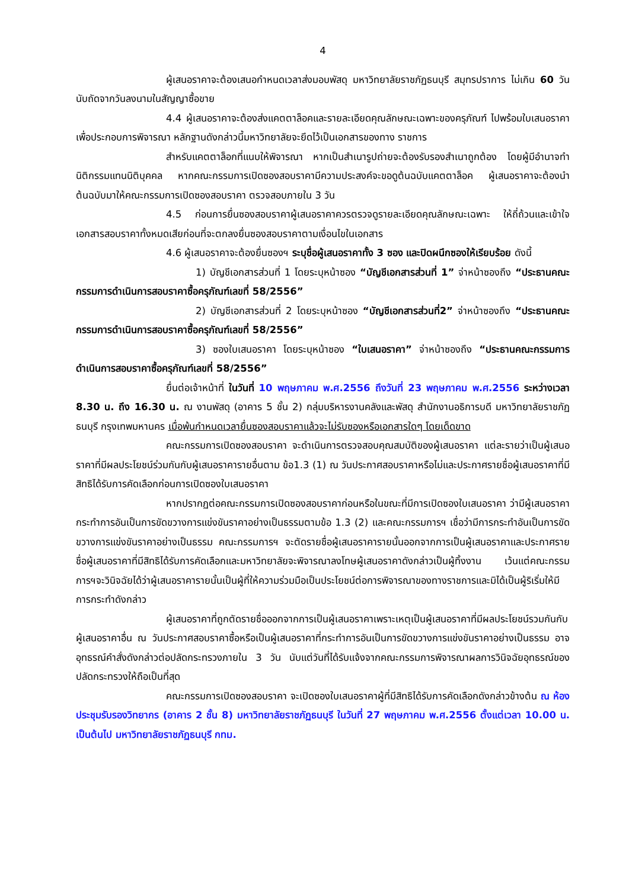4
ผู้เสนอราคาจะต้องเสนอกำหนดเวลาส่งมอบพัสดุ มหาวิทยาลัยราชภัฏธนบุรี สมุทรปราการ ไม่เกิน 60 วัน นับถัดจากวันลงนามในสัญญาซื้อขาย
4.4 ผู้เสนอราคาจะต้องส่งแคตตาล็อคและรายละเอียดคุณลักษณะเฉพาะของครุภัณฑ์ ไปพร้อมใบเสนอราคาเพื่อประกอบการพิจารณา หลักฐานดังกล่าวนี้มหาวิทยาลัยจะยึดไว้เป็นเอกสารของทาง ราชการ
สำหรับแคตตาล็อกที่แนบให้พิจารณา หากเป็นสำเนารูปถ่ายจะต้องรับรองสำเนาถูกต้อง โดยผู้มีอำนาจทำนิติกรรมแทนนิติบุคคล หากคณะกรรมการเปิดซองสอบราคามีความประสงค์จะขอดูต้นฉบับแคตตาล็อค ผู้เสนอราคาจะต้องนำต้นฉบับมาให้คณะกรรมการเปิดซองสอบราคา ตรวจสอบภายใน 3 วัน
4.5 ก่อนการยื่นซองสอบราคาผู้เสนอราคาควรตรวจดูรายละเอียดคุณลักษณะเฉพาะ ให้ถี่ถ้วนและเข้าใจเอกสารสอบราคาทั้งหมดเสียก่อนที่จะตกลงยื่นซองสอบราคาตามเงื่อนไขในเอกสาร
4.6 ผู้เสนอราคาจะต้องยื่นซองฯ ระบุชื่อผู้เสนอราคาทั้ง 3 ซอง และปิดผนึกซองให้เรียบร้อย ดังนี้
1) บัญชีเอกสารส่วนที่ 1 โดยระบุหน้าซอง “บัญชีเอกสารส่วนที่ 1” จ่าหน้าซองถึง “ประธานคณะกรรมการดำเนินการสอบราคาซื้อครุภัณฑ์เลขที่ 58/2556”
2) บัญชีเอกสารส่วนที่ 2 โดยระบุหน้าซอง “บัญชีเอกสารส่วนที่2” จ่าหน้าซองถึง “ประธานคณะกรรมการดำเนินการสอบราคาซื้อครุภัณฑ์เลขที่ 58/2556”
3) ซองใบเสนอราคา โดยระบุหน้าซอง “ใบเสนอราคา” จ่าหน้าซองถึง “ประธานคณะกรรมการดำเนินการสอบราคาซื้อครุภัณฑ์เลขที่ 58/2556”
ยื่นต่อเจ้าหน้าที่ ในวันที่ 10 พฤษภาคม พ.ศ.2556 ถึงวันที่ 23 พฤษภาคม พ.ศ.2556 ระหว่างเวลา 8.30 น. ถึง 16.30 น. ณ งานพัสดุ (อาคาร 5 ชั้น 2) กลุ่มบริหารงานคลังและพัสดุ สำนักงานอธิการบดี มหาวิทยาลัยราชภัฏธนบุรี กรุงเทพมหานคร เมื่อพ้นกำหนดเวลายื่นซองสอบราคาแล้วจะไม่รับซองหรือเอกสารใดๆ โดยเด็ดขาด
คณะกรรมการเปิดซองสอบราคา จะดำเนินการตรวจสอบคุณสมบัติของผู้เสนอราคา แต่ละรายว่าเป็นผู้เสนอราคาที่มีผลประโยชน์ร่วมกันกับผู้เสนอราคารายอื่นตาม ข้อ1.3 (1) ณ วันประกาศสอบราคาหรือไม่และประกาศรายชื่อผู้เสนอราคาที่มีสิทธิได้รับการคัดเลือกก่อนการเปิดซองใบเสนอราคา
หากปรากฏต่อคณะกรรมการเปิดซองสอบราคาก่อนหรือในขณะที่มีการเปิดซองใบเสนอราคา ว่ามีผู้เสนอราคากระทำการอันเป็นการขัดขวางการแข่งขันราคาอย่างเป็นธรรมตามข้อ 1.3 (2) และคณะกรรมการฯ เชื่อว่ามีการกระทำอันเป็นการขัดขวางการแข่งขันราคาอย่างเป็นธรรม คณะกรรมการฯ จะตัดรายชื่อผู้เสนอราคารายนั้นออกจากการเป็นผู้เสนอราคาและประกาศรายชื่อผู้เสนอราคาที่มีสิทธิได้รับการคัดเลือกและมหาวิทยาลัยจะพิจารณาลงโทษผู้เสนอราคาดังกล่าวเป็นผู้ทิ้งงาน เว้นแต่คณะกรรมการฯจะวินิจฉัยได้ว่าผู้เสนอราคารายนั้นเป็นผู้ที่ให้ความร่วมมือเป็นประโยชน์ต่อการพิจารณาของทางราชการและมิได้เป็นผู้ริเริ่มให้มีการกระทำดังกล่าว
ผู้เสนอราคาที่ถูกตัดรายชื่อออกจากการเป็นผู้เสนอราคาเพราะเหตุเป็นผู้เสนอราคาที่มีผลประโยชน์รวมกันกับผู้เสนอราคาอื่น ณ วันประกาศสอบราคาซื้อหรือเป็นผู้เสนอราคาที่กระทำการอันเป็นการขัดขวางการแข่งขันราคาอย่างเป็นธรรม อาจอุทธรณ์คำสั่งดังกล่าวต่อปลัดกระทรวงภายใน 3 วัน นับแต่วันที่ได้รับแจ้งจากคณะกรรมการพิจารณาผลการวินิจฉัยอุทธรณ์ของปลัดกระทรวงให้ถือเป็นที่สุด
คณะกรรมการเปิดซองสอบราคา จะเปิดซองใบเสนอราคาผู้ที่มีสิทธิได้รับการคัดเลือกดังกล่าวข้างต้น ณ ห้องประชุมรับรองวิทยากร (อาคาร 2 ชั้น 8) มหาวิทยาลัยราชภัฏธนบุรี ในวันที่ 27 พฤษภาคม พ.ศ.2556 ตั้งแต่เวลา 10.00 น. เป็นต้นไป มหาวิทยาลัยราชภัฏธนบุรี กทม.